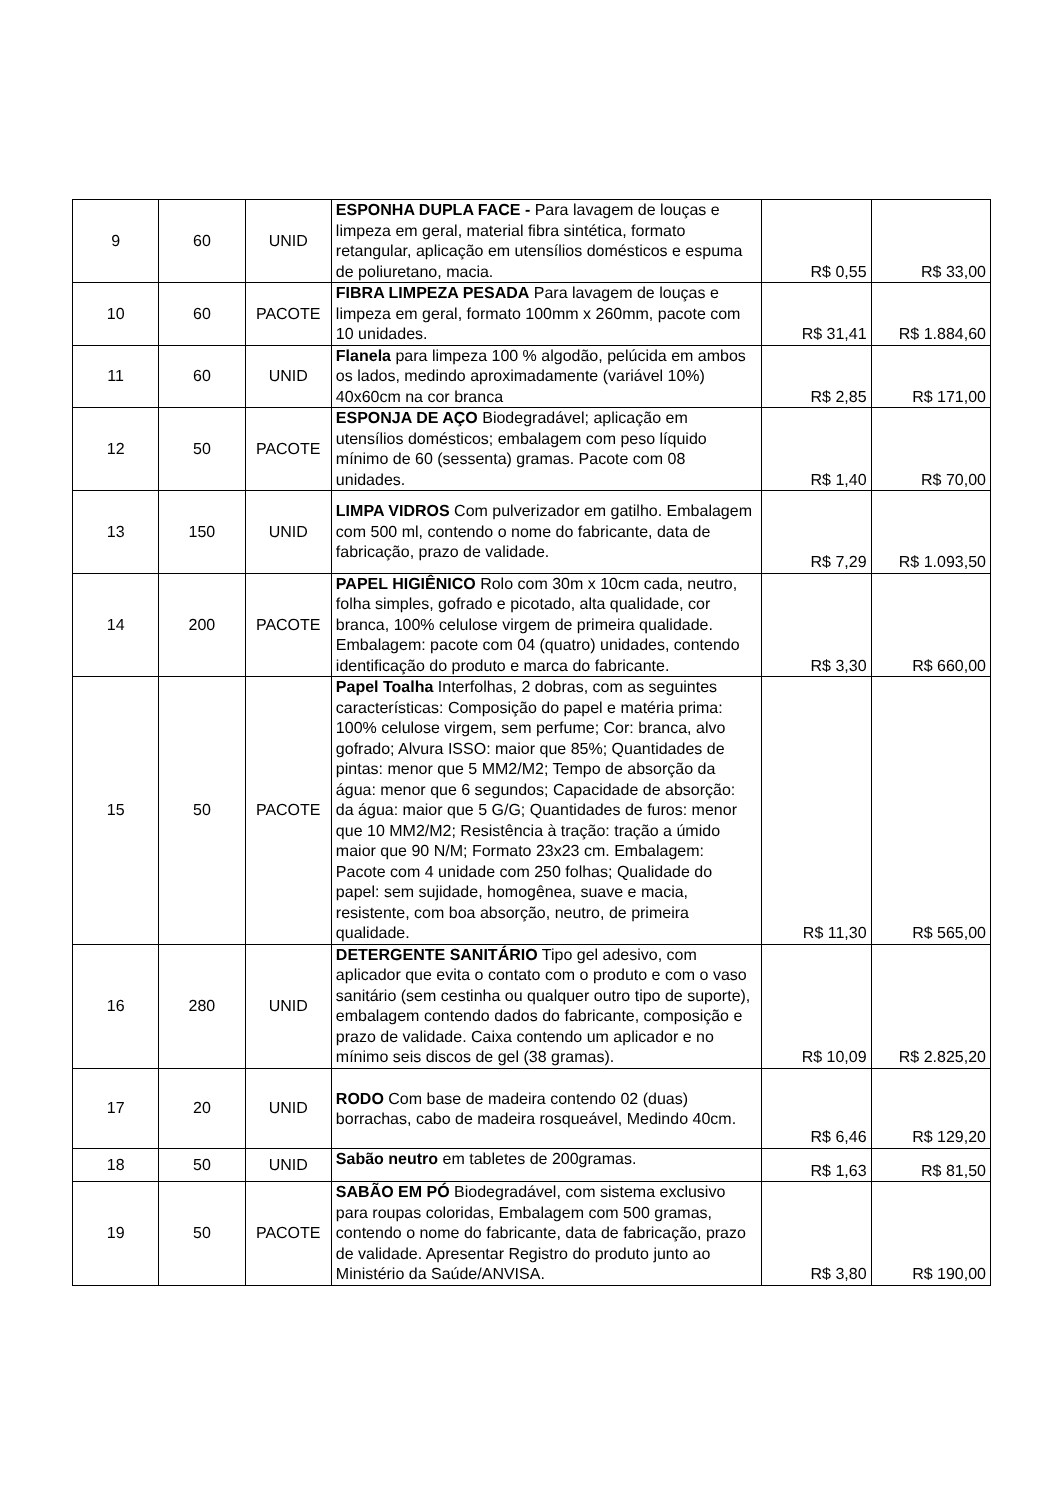| 9 | 60 | UNID | ESPONHA DUPLA FACE - Para lavagem de louças e limpeza em geral, material fibra sintética, formato retangular, aplicação em utensílios domésticos e espuma de poliuretano, macia. | R$ 0,55 | R$ 33,00 |
| 10 | 60 | PACOTE | FIBRA LIMPEZA PESADA Para lavagem de louças e limpeza em geral, formato 100mm x 260mm, pacote com 10 unidades. | R$ 31,41 | R$ 1.884,60 |
| 11 | 60 | UNID | Flanela para limpeza 100 % algodão, pelúcida em ambos os lados, medindo aproximadamente (variável 10%) 40x60cm na cor branca | R$ 2,85 | R$ 171,00 |
| 12 | 50 | PACOTE | ESPONJA DE AÇO Biodegradável; aplicação em utensílios domésticos; embalagem com peso líquido mínimo de 60 (sessenta) gramas. Pacote com 08 unidades. | R$ 1,40 | R$ 70,00 |
| 13 | 150 | UNID | LIMPA VIDROS Com pulverizador em gatilho. Embalagem com 500 ml, contendo o nome do fabricante, data de fabricação, prazo de validade. | R$ 7,29 | R$ 1.093,50 |
| 14 | 200 | PACOTE | PAPEL HIGIÊNICO Rolo com 30m x 10cm cada, neutro, folha simples, gofrado e picotado, alta qualidade, cor branca, 100% celulose virgem de primeira qualidade. Embalagem: pacote com 04 (quatro) unidades, contendo identificação do produto e marca do fabricante. | R$ 3,30 | R$ 660,00 |
| 15 | 50 | PACOTE | Papel Toalha Interfolhas, 2 dobras, com as seguintes características: Composição do papel e matéria prima: 100% celulose virgem, sem perfume; Cor: branca, alvo gofrado; Alvura ISSO: maior que 85%; Quantidades de pintas: menor que 5 MM2/M2; Tempo de absorção da água: menor que 6 segundos; Capacidade de absorção: da água: maior que 5 G/G; Quantidades de furos: menor que 10 MM2/M2; Resistência à tração: tração a úmido maior que 90 N/M; Formato 23x23 cm. Embalagem: Pacote com 4 unidade com 250 folhas; Qualidade do papel: sem sujidade, homogênea, suave e macia, resistente, com boa absorção, neutro, de primeira qualidade. | R$ 11,30 | R$ 565,00 |
| 16 | 280 | UNID | DETERGENTE SANITÁRIO Tipo gel adesivo, com aplicador que evita o contato com o produto e com o vaso sanitário (sem cestinha ou qualquer outro tipo de suporte), embalagem contendo dados do fabricante, composição e prazo de validade. Caixa contendo um aplicador e no mínimo seis discos de gel (38 gramas). | R$ 10,09 | R$ 2.825,20 |
| 17 | 20 | UNID | RODO Com base de madeira contendo 02 (duas) borrachas, cabo de madeira rosqueável, Medindo 40cm. | R$ 6,46 | R$ 129,20 |
| 18 | 50 | UNID | Sabão neutro em tabletes de 200gramas. | R$ 1,63 | R$ 81,50 |
| 19 | 50 | PACOTE | SABÃO EM PÓ Biodegradável, com sistema exclusivo para roupas coloridas, Embalagem com 500 gramas, contendo o nome do fabricante, data de fabricação, prazo de validade. Apresentar Registro do produto junto ao Ministério da Saúde/ANVISA. | R$ 3,80 | R$ 190,00 |